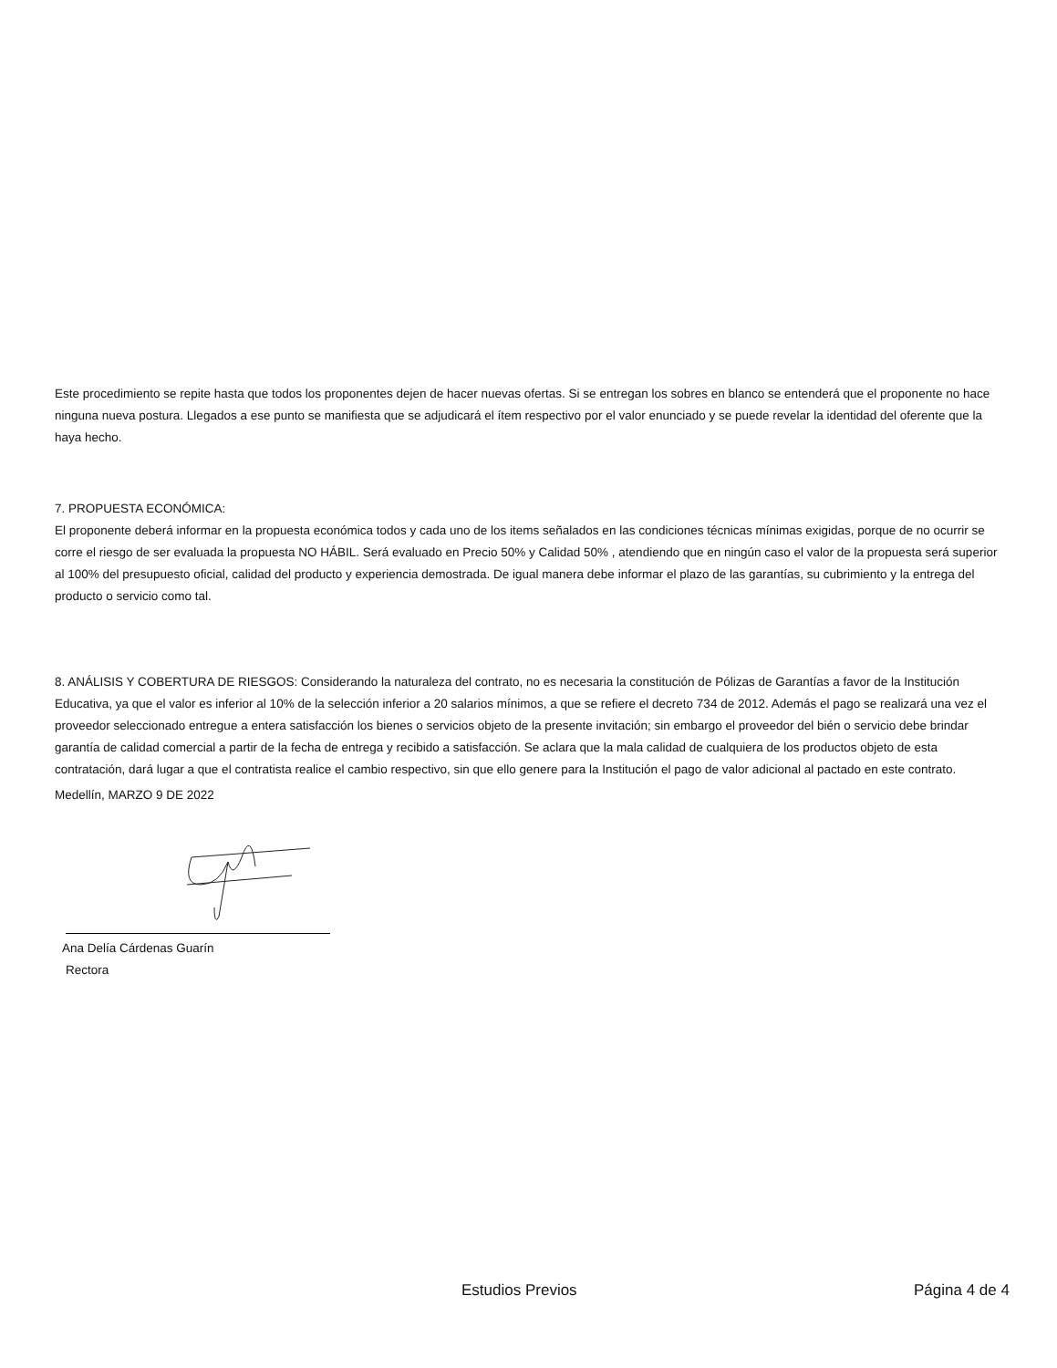Este procedimiento se repite hasta que todos los proponentes dejen de hacer nuevas ofertas. Si se entregan los sobres en blanco se entenderá que el proponente no hace ninguna nueva postura. Llegados a ese punto se manifiesta que se adjudicará el ítem respectivo por el valor enunciado y se puede revelar la identidad del oferente que la haya hecho.
7. PROPUESTA ECONÓMICA:
El proponente deberá informar en la propuesta económica todos y cada uno de los items señalados en las condiciones técnicas mínimas exigidas, porque de no ocurrir se corre el riesgo de ser evaluada la propuesta NO HÁBIL. Será evaluado en Precio 50% y Calidad 50% , atendiendo que en ningún caso el valor de la propuesta será superior al 100% del presupuesto oficial, calidad del producto y experiencia demostrada. De igual manera debe informar el plazo de las garantías, su cubrimiento y la entrega del producto o servicio como tal.
8. ANÁLISIS Y COBERTURA DE RIESGOS: Considerando la naturaleza del contrato, no es necesaria la constitución de Pólizas de Garantías a favor de la Institución Educativa, ya que el valor es inferior al 10% de la selección inferior a 20 salarios mínimos, a que se refiere el decreto 734 de 2012. Además el pago se realizará una vez el proveedor seleccionado entregue a entera satisfacción los bienes o servicios objeto de la presente invitación; sin embargo el proveedor del bién o servicio debe brindar garantía de calidad comercial a partir de la fecha de entrega y recibido a satisfacción. Se aclara que la mala calidad de cualquiera de los productos objeto de esta contratación, dará lugar a que el contratista realice el cambio respectivo, sin que ello genere para la Institución el pago de valor adicional al pactado en este contrato.
Medellín, MARZO 9 DE 2022
Ana Delía Cárdenas Guarín
Rectora
Estudios Previos Página 4 de 4